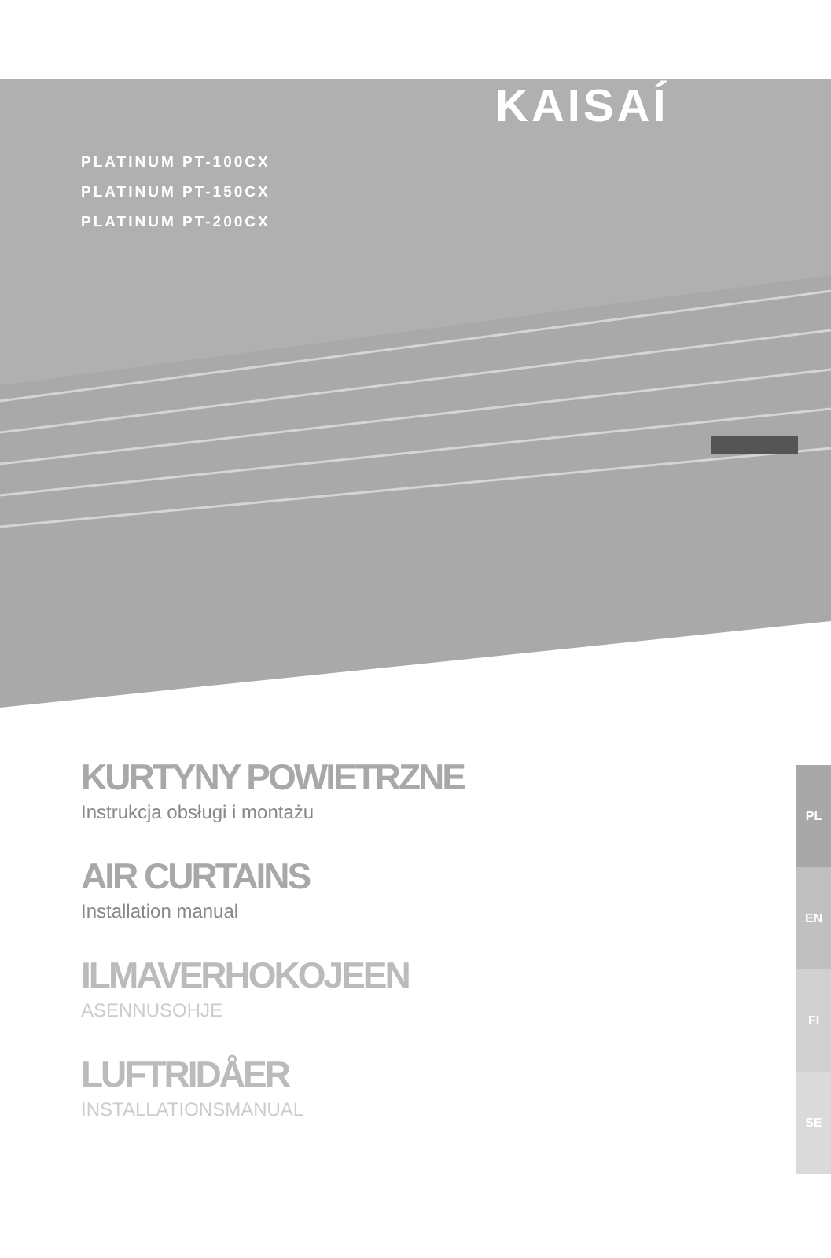KAISAÍ
PLATINUM PT-100CX
PLATINUM PT-150CX
PLATINUM PT-200CX
KURTYNY POWIETRZNE
Instrukcja obsługi i montażu
AIR CURTAINS
Installation manual
ILMAVERHOKOJEEN
ASENNUSOHJE
LUFTRIDÅER
INSTALLATIONSMANUAL
PL
EN
FI
SE